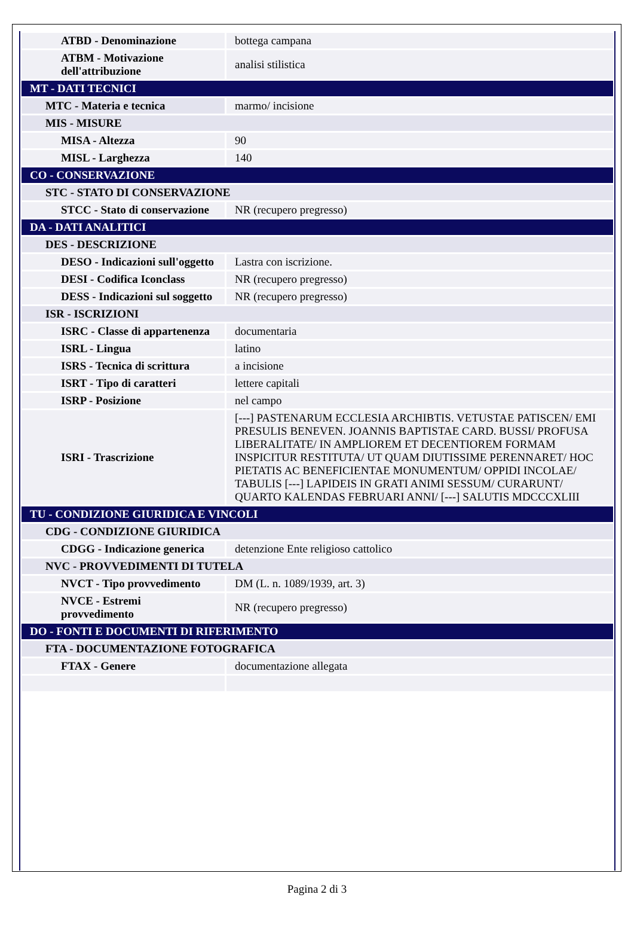| ATBD - Denominazione | bottega campana |
| ATBM - Motivazione dell'attribuzione | analisi stilistica |
| MT - DATI TECNICI | |
| MTC - Materia e tecnica | marmo/ incisione |
| MIS - MISURE | |
| MISA - Altezza | 90 |
| MISL - Larghezza | 140 |
| CO - CONSERVAZIONE | |
| STC - STATO DI CONSERVAZIONE | |
| STCC - Stato di conservazione | NR (recupero pregresso) |
| DA - DATI ANALITICI | |
| DES - DESCRIZIONE | |
| DESO - Indicazioni sull'oggetto | Lastra con iscrizione. |
| DESI - Codifica Iconclass | NR (recupero pregresso) |
| DESS - Indicazioni sul soggetto | NR (recupero pregresso) |
| ISR - ISCRIZIONI | |
| ISRC - Classe di appartenenza | documentaria |
| ISRL - Lingua | latino |
| ISRS - Tecnica di scrittura | a incisione |
| ISRT - Tipo di caratteri | lettere capitali |
| ISRP - Posizione | nel campo |
| ISRI - Trascrizione | [---] PASTENARUM ECCLESIA ARCHIBTIS. VETUSTAE PATISCEN/ EMI PRESULIS BENEVEN. JOANNIS BAPTISTAE CARD. BUSSI/ PROFUSA LIBERALITATE/ IN AMPLIOREM ET DECENTIOREM FORMAM INSPICITUR RESTITUTA/ UT QUAM DIUTISSIME PERENNARET/ HOC PIETATIS AC BENEFICIENTAE MONUMENTUM/ OPPIDI INCOLAE/ TABULIS [---] LAPIDEIS IN GRATI ANIMI SESSUM/ CURARUNT/ QUARTO KALENDAS FEBRUARI ANNI/ [---] SALUTIS MDCCCXLIII |
| TU - CONDIZIONE GIURIDICA E VINCOLI | |
| CDG - CONDIZIONE GIURIDICA | |
| CDGG - Indicazione generica | detenzione Ente religioso cattolico |
| NVC - PROVVEDIMENTI DI TUTELA | |
| NVCT - Tipo provvedimento | DM (L. n. 1089/1939, art. 3) |
| NVCE - Estremi provvedimento | NR (recupero pregresso) |
| DO - FONTI E DOCUMENTI DI RIFERIMENTO | |
| FTA - DOCUMENTAZIONE FOTOGRAFICA | |
| FTAX - Genere | documentazione allegata |
Pagina 2 di 3